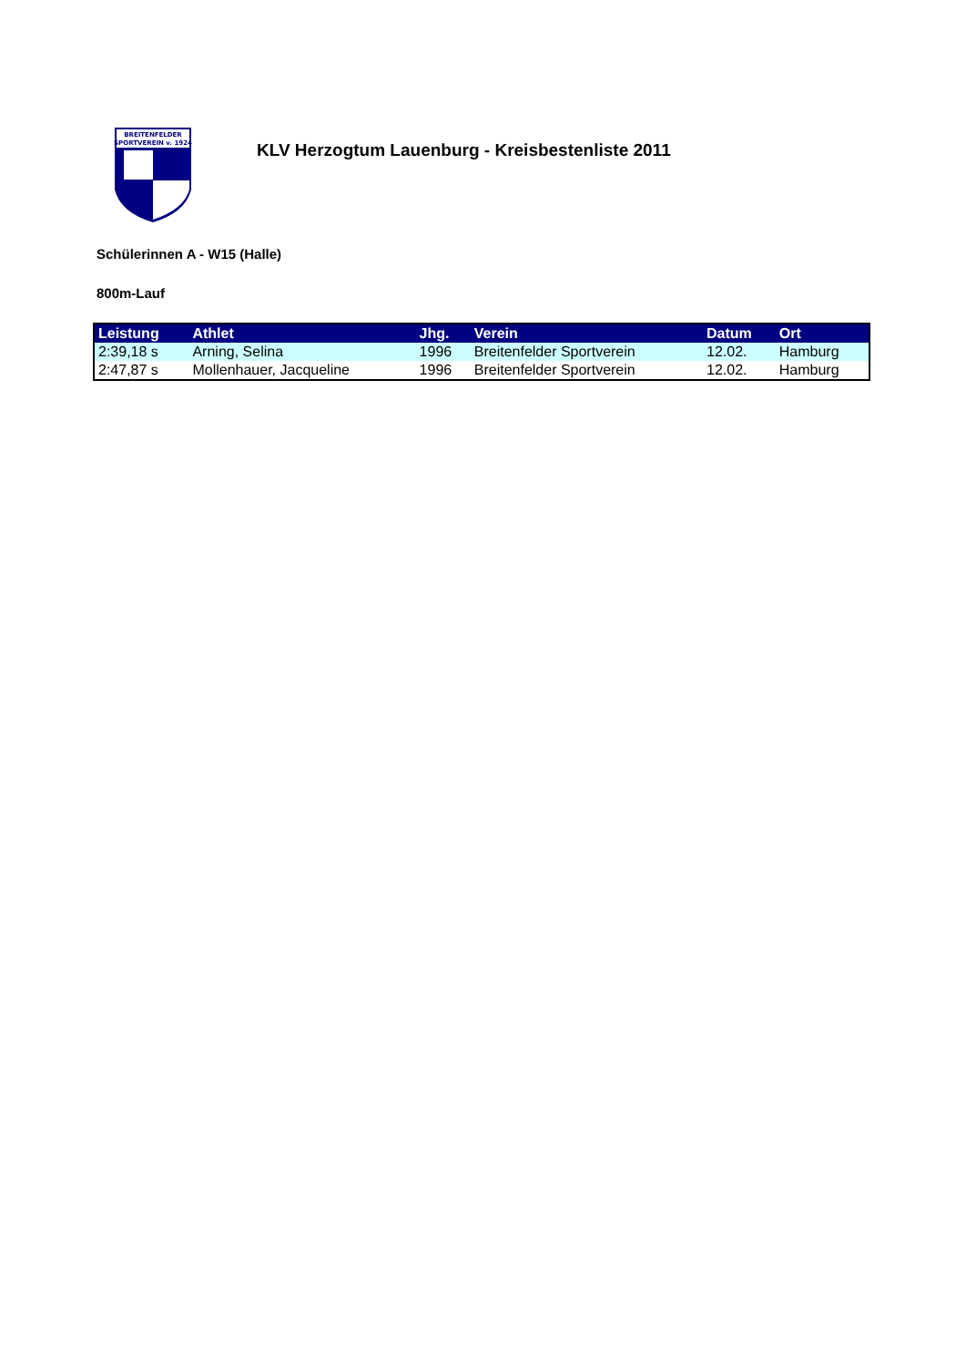BREITENFELDER
SPORTVEREIN v. 1924
KLV Herzogtum Lauenburg - Kreisbestenliste 2011
Schülerinnen A - W15 (Halle)
800m-Lauf
| Leistung | Athlet | Jhg. | Verein | Datum | Ort |
| --- | --- | --- | --- | --- | --- |
| 2:39,18 s | Arning, Selina | 1996 | Breitenfelder Sportverein | 12.02. | Hamburg |
| 2:47,87 s | Mollenhauer, Jacqueline | 1996 | Breitenfelder Sportverein | 12.02. | Hamburg |